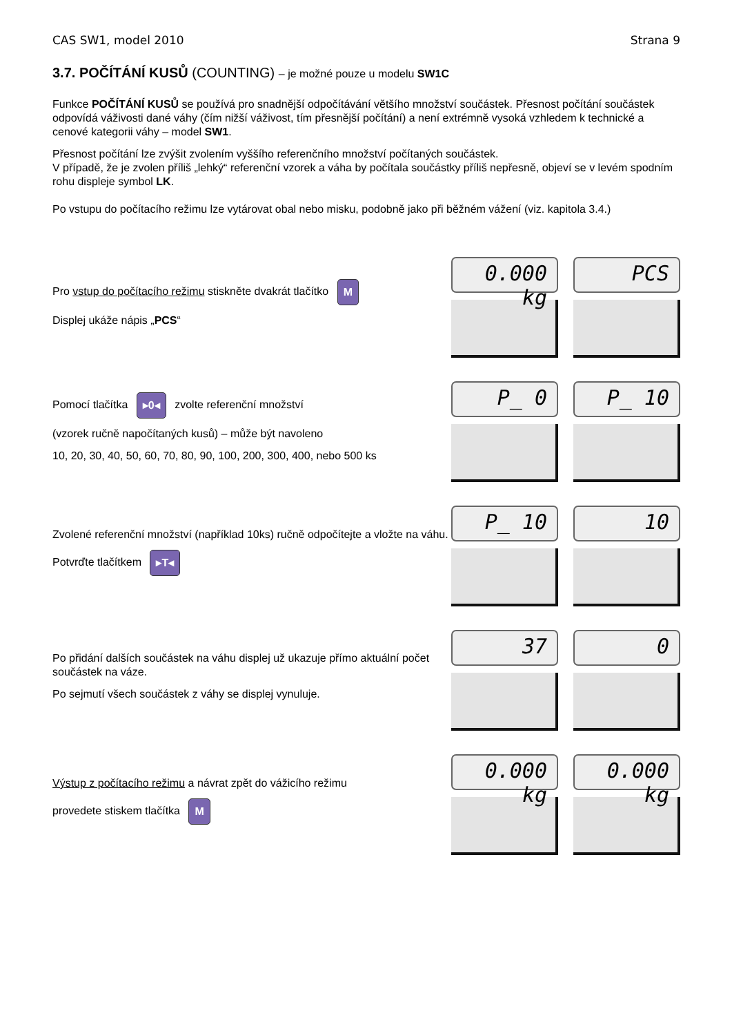CAS SW1, model 2010 Strana 9
3.7. POČÍTÁNÍ KUSŮ (COUNTING) – je možné pouze u modelu SW1C
Funkce POČÍTÁNÍ KUSŮ se používá pro snadnější odpočítávání většího množství součástek. Přesnost počítání součástek odpovídá váživosti dané váhy (čím nižší váživost, tím přesnější počítání) a není extrémně vysoká vzhledem k technické a cenové kategorii váhy – model SW1.
Přesnost počítání lze zvýšit zvolením vyššího referenčního množství počítaných součástek.
V případě, že je zvolen příliš „lehký“ referenční vzorek a váha by počítala součástky příliš nepřesně, objeví se v levém spodním rohu displeje symbol LK.
Po vstupu do počítacího režimu lze vytárovat obal nebo misku, podobně jako při běžném vážení (viz. kapitola 3.4.)
Pro vstup do počítacího režimu stiskněte dvakrát tlačítko M
Displej ukáže nápis „PCS“
0.000 kg PCS
Pomocí tlačítka ▸0◂ zvolte referenční množství
(vzorek ručně napočítaných kusů) – může být navoleno
10, 20, 30, 40, 50, 60, 70, 80, 90, 100, 200, 300, 400, nebo 500 ks
P_ 0 P_ 10
Zvolené referenční množství (například 10ks) ručně odpočítejte a vložte na váhu.
Potvrďte tlačítkem ▸T◂
P_ 10 10
Po přidání dalších součástek na váhu displej už ukazuje přímo aktuální počet součástek na váze.
Po sejmutí všech součástek z váhy se displej vynuluje.
37 0
Výstup z počítacího režimu a návrat zpět do vážicího režimu
provedete stiskem tlačítka M
0.000 kg 0.000 kg